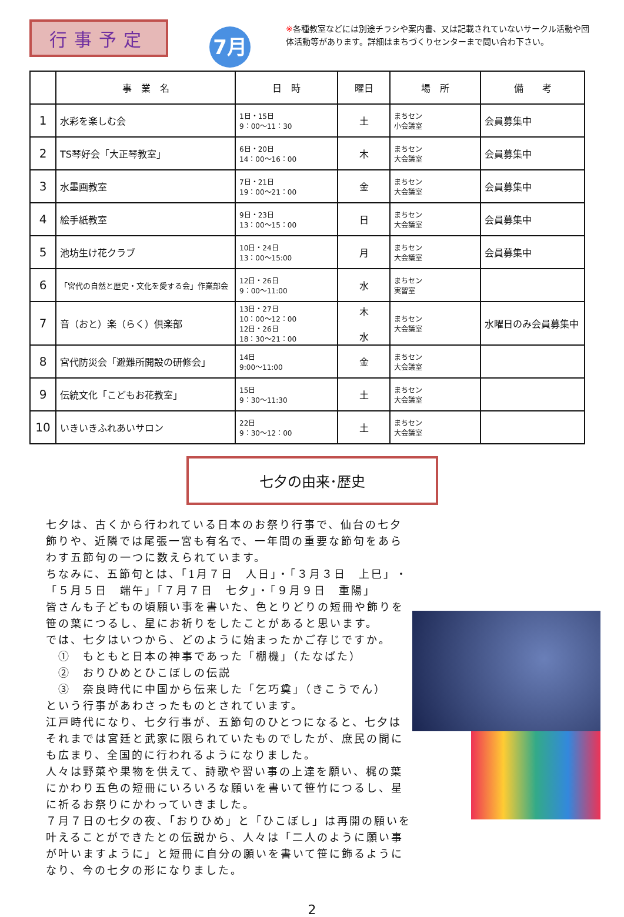行事予定
7月
※各種教室などには別途チラシや案内書、又は記載されていないサークル活動や団体活動等があります。詳細はまちづくりセンターまで問い合わ下さい。
| | 事 業 名 | 日 時 | 曜日 | 場 所 | 備 考 |
| --- | --- | --- | --- | --- | --- |
| 1 | 水彩を楽しむ会 | 1日・15日 9：00～11：30 | 土 | まちセン 小会議室 | 会員募集中 |
| 2 | TS琴好会「大正琴教室」 | 6日・20日 14：00～16：00 | 木 | まちセン 大会議室 | 会員募集中 |
| 3 | 水墨画教室 | 7日・21日 19：00～21：00 | 金 | まちセン 大会議室 | 会員募集中 |
| 4 | 絵手紙教室 | 9日・23日 13：00～15：00 | 日 | まちセン 大会議室 | 会員募集中 |
| 5 | 池坊生け花クラブ | 10日・24日 13：00～15:00 | 月 | まちセン 大会議室 | 会員募集中 |
| 6 | 「宮代の自然と歴史・文化を愛する会」作業部会 | 12日・26日 9：00～11:00 | 水 | まちセン 実習室 | |
| 7 | 音（おと）楽（らく）倶楽部 | 13日・27日 10：00～12：00 12日・26日 18：30～21：00 | 木 水 | まちセン 大会議室 | 水曜日のみ会員募集中 |
| 8 | 宮代防災会「避難所開設の研修会」 | 14日 9:00～11:00 | 金 | まちセン 大会議室 | |
| 9 | 伝統文化「こどもお花教室」 | 15日 9：30～11:30 | 土 | まちセン 大会議室 | |
| 10 | いきいきふれあいサロン | 22日 9：30～12：00 | 土 | まちセン 大会議室 | |
七夕の由来･歴史
七夕は、古くから行われている日本のお祭り行事で、仙台の七夕飾りや、近隣では尾張一宮も有名で、一年間の重要な節句をあらわす五節句の一つに数えられています。
ちなみに、五節句とは、「1月７日　人日」・「３月３日　上巳」・「５月５日　端午」「７月７日　七夕」・「９月９日　重陽」
皆さんも子どもの頃願い事を書いた、色とりどりの短冊や飾りを笹の葉につるし、星にお祈りをしたことがあると思います。
では、七夕はいつから、どのように始まったかご存じですか。
　①　もともと日本の神事であった「棚機」（たなばた）
　②　おりひめとひこぼしの伝説
　③　奈良時代に中国から伝来した「乞巧奠」（きこうでん）
という行事があわさったものとされています。
江戸時代になり、七夕行事が、五節句のひとつになると、七夕はそれまでは宮廷と武家に限られていたものでしたが、庶民の間にも広まり、全国的に行われるようになりました。
人々は野菜や果物を供えて、詩歌や習い事の上達を願い、梶の葉にかわり五色の短冊にいろいろな願いを書いて笹竹につるし、星に祈るお祭りにかわっていきました。
７月７日の七夕の夜、「おりひめ」と「ひこぼし」は再開の願いを叶えることができたとの伝説から、人々は「二人のように願い事が叶いますように」と短冊に自分の願いを書いて笹に飾るようになり、今の七夕の形になりました。
2